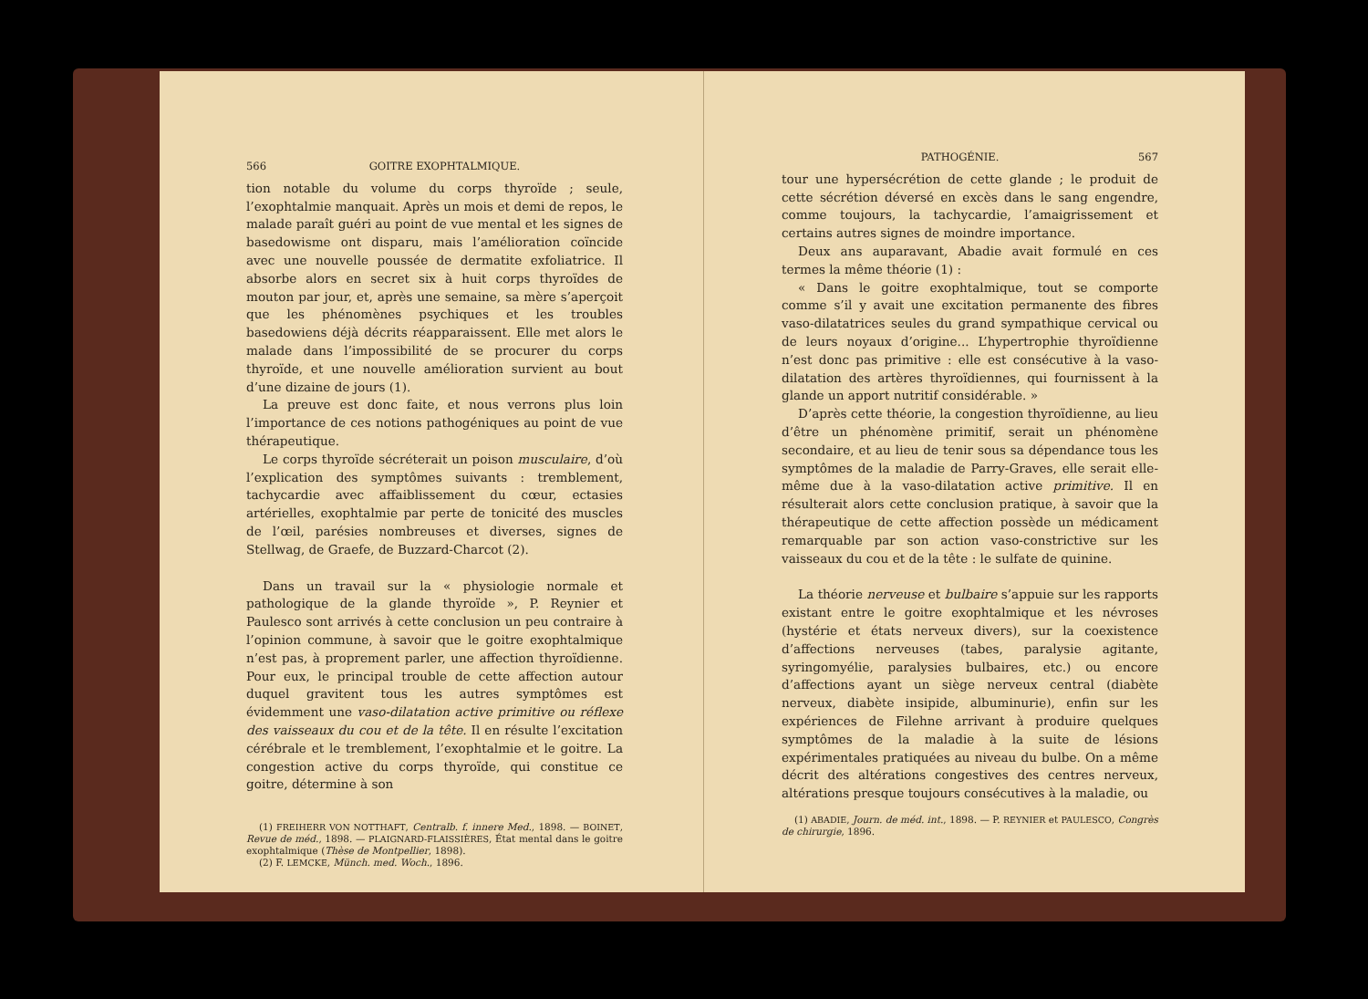566 GOITRE EXOPHTALMIQUE.
tion notable du volume du corps thyroïde ; seule, l’exophtalmie manquait. Après un mois et demi de repos, le malade paraît guéri au point de vue mental et les signes de basedowisme ont disparu, mais l’amélioration coïncide avec une nouvelle poussée de dermatite exfoliatrice. Il absorbe alors en secret six à huit corps thyroïdes de mouton par jour, et, après une semaine, sa mère s’aperçoit que les phénomènes psychiques et les troubles basedowiens déjà décrits réapparaissent. Elle met alors le malade dans l’impossibilité de se procurer du corps thyroïde, et une nouvelle amélioration survient au bout d’une dizaine de jours (1).
La preuve est donc faite, et nous verrons plus loin l’importance de ces notions pathogéniques au point de vue thérapeutique.
Le corps thyroïde sécréterait un poison musculaire, d’où l’explication des symptômes suivants : tremblement, tachycardie avec affaiblissement du cœur, ectasies artérielles, exophtalmie par perte de tonicité des muscles de l’œil, parésies nombreuses et diverses, signes de Stellwag, de Graefe, de Buzzard-Charcot (2).
Dans un travail sur la « physiologie normale et pathologique de la glande thyroïde », P. Reynier et Paulesco sont arrivés à cette conclusion un peu contraire à l’opinion commune, à savoir que le goitre exophtalmique n’est pas, à proprement parler, une affection thyroïdienne. Pour eux, le principal trouble de cette affection autour duquel gravitent tous les autres symptômes est évidemment une vaso-dilatation active primitive ou réflexe des vaisseaux du cou et de la tête. Il en résulte l’excitation cérébrale et le tremblement, l’exophtalmie et le goitre. La congestion active du corps thyroïde, qui constitue ce goitre, détermine à son
(1) FREIHERR VON NOTTHAFT, Centralb. f. innere Med., 1898. — BOINET, Revue de méd., 1898. — PLAIGNARD-FLAISSIÈRES, État mental dans le goitre exophtalmique (Thèse de Montpellier, 1898).
(2) F. LEMCKE, Münch. med. Woch., 1896.
PATHOGÉNIE. 567
tour une hypersécrétion de cette glande ; le produit de cette sécrétion déversé en excès dans le sang engendre, comme toujours, la tachycardie, l’amaigrissement et certains autres signes de moindre importance.
Deux ans auparavant, Abadie avait formulé en ces termes la même théorie (1) :
« Dans le goitre exophtalmique, tout se comporte comme s’il y avait une excitation permanente des fibres vaso-dilatatrices seules du grand sympathique cervical ou de leurs noyaux d’origine... L’hypertrophie thyroïdienne n’est donc pas primitive : elle est consécutive à la vaso-dilatation des artères thyroïdiennes, qui fournissent à la glande un apport nutritif considérable. »
D’après cette théorie, la congestion thyroïdienne, au lieu d’être un phénomène primitif, serait un phénomène secondaire, et au lieu de tenir sous sa dépendance tous les symptômes de la maladie de Parry-Graves, elle serait elle-même due à la vaso-dilatation active primitive. Il en résulterait alors cette conclusion pratique, à savoir que la thérapeutique de cette affection possède un médicament remarquable par son action vaso-constrictive sur les vaisseaux du cou et de la tête : le sulfate de quinine.
La théorie nerveuse et bulbaire s’appuie sur les rapports existant entre le goitre exophtalmique et les névroses (hystérie et états nerveux divers), sur la coexistence d’affections nerveuses (tabes, paralysie agitante, syringomyélie, paralysies bulbaires, etc.) ou encore d’affections ayant un siège nerveux central (diabète nerveux, diabète insipide, albuminurie), enfin sur les expériences de Filehne arrivant à produire quelques symptômes de la maladie à la suite de lésions expérimentales pratiquées au niveau du bulbe. On a même décrit des altérations congestives des centres nerveux, altérations presque toujours consécutives à la maladie, ou
(1) ABADIE, Journ. de méd. int., 1898. — P. REYNIER et PAULESCO, Congrès de chirurgie, 1896.